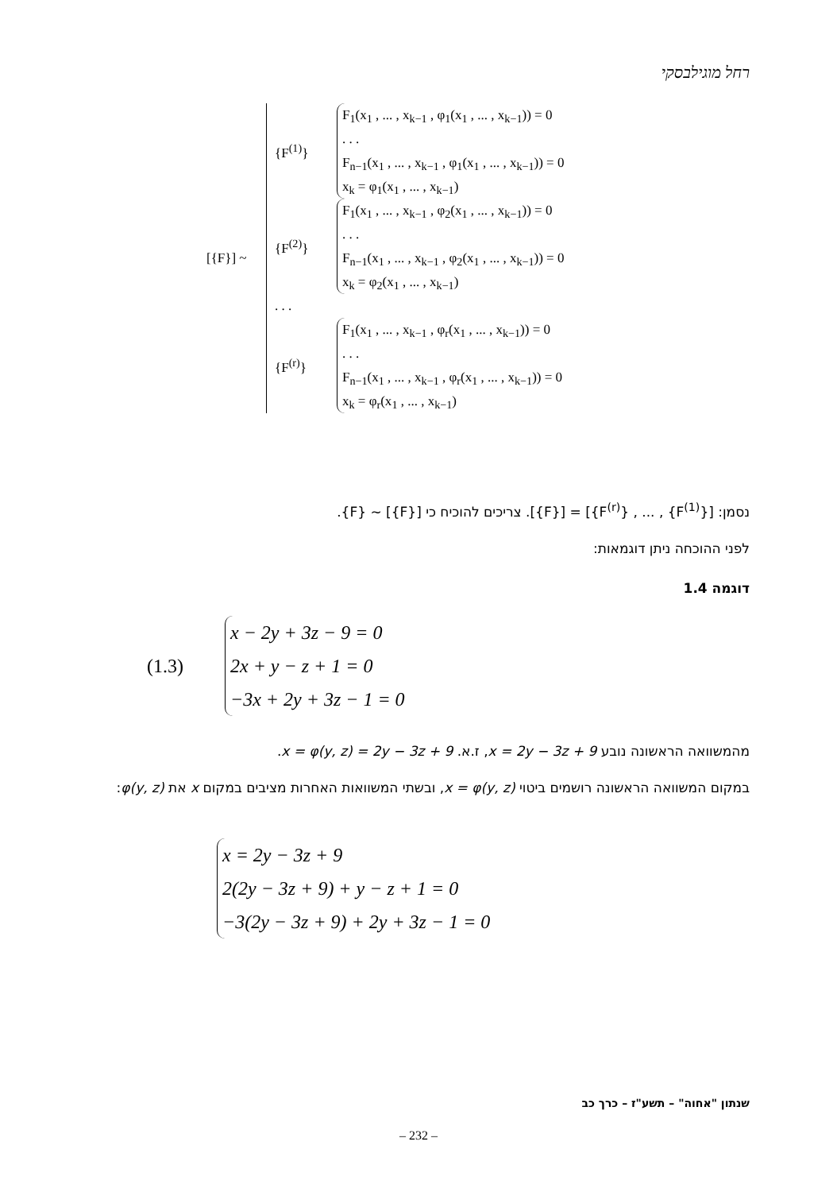רחל מוגילבסקי
[{F}] ~
{F<sup>(1)</sup>}
F<sub>1</sub>(x<sub>1</sub> , ... , x<sub>k−1</sub> , φ<sub>1</sub>(x<sub>1</sub> , ... , x<sub>k−1</sub>)) = 0
. . .
F<sub>n−1</sub>(x<sub>1</sub> , ... , x<sub>k−1</sub> , φ<sub>1</sub>(x<sub>1</sub> , ... , x<sub>k−1</sub>)) = 0
x<sub>k</sub> = φ<sub>1</sub>(x<sub>1</sub> , ... , x<sub>k−1</sub>)
{F<sup>(2)</sup>}
F<sub>1</sub>(x<sub>1</sub> , ... , x<sub>k−1</sub> , φ<sub>2</sub>(x<sub>1</sub> , ... , x<sub>k−1</sub>)) = 0
. . .
F<sub>n−1</sub>(x<sub>1</sub> , ... , x<sub>k−1</sub> , φ<sub>2</sub>(x<sub>1</sub> , ... , x<sub>k−1</sub>)) = 0
x<sub>k</sub> = φ<sub>2</sub>(x<sub>1</sub> , ... , x<sub>k−1</sub>)
. . .
{F<sup>(r)</sup>}
F<sub>1</sub>(x<sub>1</sub> , ... , x<sub>k−1</sub> , φ<sub>r</sub>(x<sub>1</sub> , ... , x<sub>k−1</sub>)) = 0
. . .
F<sub>n−1</sub>(x<sub>1</sub> , ... , x<sub>k−1</sub> , φ<sub>r</sub>(x<sub>1</sub> , ... , x<sub>k−1</sub>)) = 0
x<sub>k</sub> = φ<sub>r</sub>(x<sub>1</sub> , ... , x<sub>k−1</sub>)
נסמן: [{F<sup>(1)</sup>} , ... , {F<sup>(r)</sup>}] = [{F}]. צריכים להוכיח כי [{F}] ~ {F}.
לפני ההוכחה ניתן דוגמאות:
דוגמה 1.4
(1.3)
x − 2y + 3z − 9 = 0
2x + y − z + 1 = 0
−3x + 2y + 3z − 1 = 0
מהמשוואה הראשונה נובע x = 2y − 3z + 9, ז.א. x = φ(y, z) = 2y − 3z + 9.
במקום המשוואה הראשונה רושמים ביטוי x = φ(y, z), ובשתי המשוואות האחרות מציבים במקום x את φ(y, z):
x = 2y − 3z + 9
2(2y − 3z + 9) + y − z + 1 = 0
−3(2y − 3z + 9) + 2y + 3z − 1 = 0
שנתון "אחוה" – תשע"ז – כרך כב
– 232 –